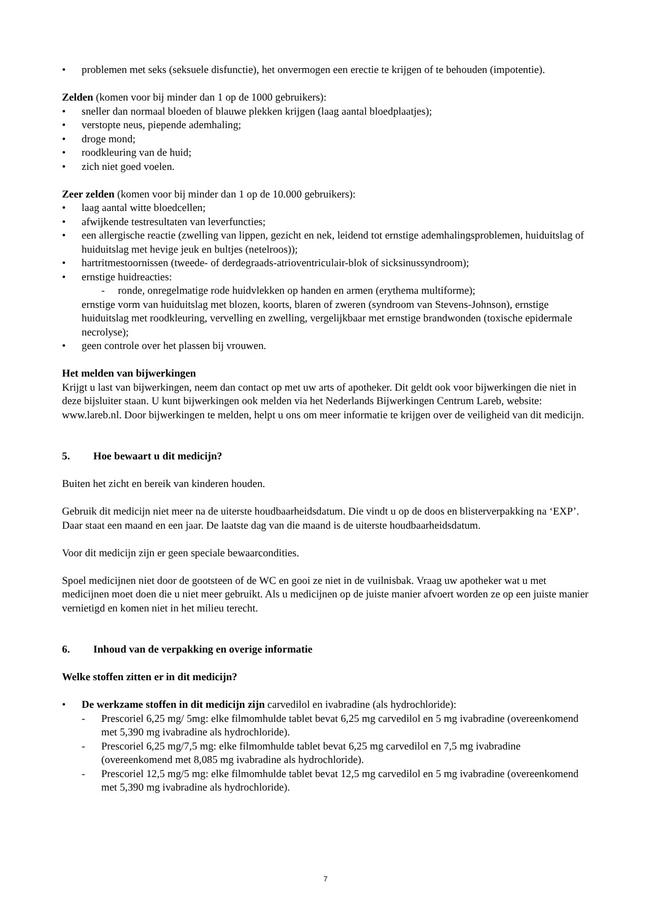• problemen met seks (seksuele disfunctie), het onvermogen een erectie te krijgen of te behouden (impotentie).
Zelden (komen voor bij minder dan 1 op de 1000 gebruikers):
• sneller dan normaal bloeden of blauwe plekken krijgen (laag aantal bloedplaatjes);
• verstopte neus, piepende ademhaling;
• droge mond;
• roodkleuring van de huid;
• zich niet goed voelen.
Zeer zelden (komen voor bij minder dan 1 op de 10.000 gebruikers):
• laag aantal witte bloedcellen;
• afwijkende testresultaten van leverfuncties;
• een allergische reactie (zwelling van lippen, gezicht en nek, leidend tot ernstige ademhalingsproblemen, huiduitslag of huiduitslag met hevige jeuk en bultjes (netelroos));
• hartritmestoornissen (tweede- of derdegraads-atrioventriculair-blok of sicksinussyndroom);
• ernstige huidreacties:
- ronde, onregelmatige rode huidvlekken op handen en armen (erythema multiforme);
ernstige vorm van huiduitslag met blozen, koorts, blaren of zweren (syndroom van Stevens-Johnson), ernstige huiduitslag met roodkleuring, vervelling en zwelling, vergelijkbaar met ernstige brandwonden (toxische epidermale necrolyse);
• geen controle over het plassen bij vrouwen.
Het melden van bijwerkingen
Krijgt u last van bijwerkingen, neem dan contact op met uw arts of apotheker. Dit geldt ook voor bijwerkingen die niet in deze bijsluiter staan. U kunt bijwerkingen ook melden via het Nederlands Bijwerkingen Centrum Lareb, website: www.lareb.nl. Door bijwerkingen te melden, helpt u ons om meer informatie te krijgen over de veiligheid van dit medicijn.
5. Hoe bewaart u dit medicijn?
Buiten het zicht en bereik van kinderen houden.
Gebruik dit medicijn niet meer na de uiterste houdbaarheidsdatum. Die vindt u op de doos en blisterverpakking na ‘EXP’. Daar staat een maand en een jaar. De laatste dag van die maand is de uiterste houdbaarheidsdatum.
Voor dit medicijn zijn er geen speciale bewaarcondities.
Spoel medicijnen niet door de gootsteen of de WC en gooi ze niet in de vuilnisbak. Vraag uw apotheker wat u met medicijnen moet doen die u niet meer gebruikt. Als u medicijnen op de juiste manier afvoert worden ze op een juiste manier vernietigd en komen niet in het milieu terecht.
6. Inhoud van de verpakking en overige informatie
Welke stoffen zitten er in dit medicijn?
• De werkzame stoffen in dit medicijn zijn carvedilol en ivabradine (als hydrochloride):
- Prescoriel 6,25 mg/ 5mg: elke filmomhulde tablet bevat 6,25 mg carvedilol en 5 mg ivabradine (overeenkomend met 5,390 mg ivabradine als hydrochloride).
- Prescoriel 6,25 mg/7,5 mg: elke filmomhulde tablet bevat 6,25 mg carvedilol en 7,5 mg ivabradine (overeenkomend met 8,085 mg ivabradine als hydrochloride).
- Prescoriel 12,5 mg/5 mg: elke filmomhulde tablet bevat 12,5 mg carvedilol en 5 mg ivabradine (overeenkomend met 5,390 mg ivabradine als hydrochloride).
7